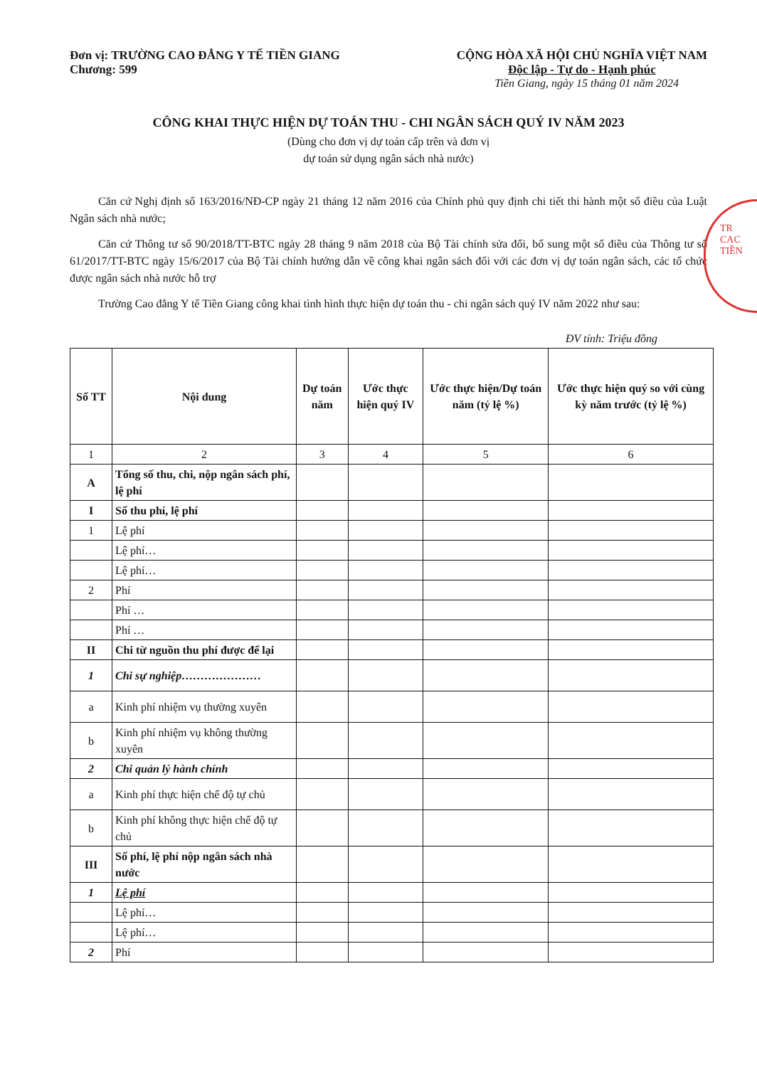Đơn vị: TRƯỜNG CAO ĐẲNG Y TẾ TIỀN GIANG
Chương: 599
CỘNG HÒA XÃ HỘI CHỦ NGHĨA VIỆT NAM
Độc lập - Tự do - Hạnh phúc
Tiền Giang, ngày 15 tháng 01 năm 2024
CÔNG KHAI THỰC HIỆN DỰ TOÁN THU - CHI NGÂN SÁCH QUÝ IV NĂM 2023
(Dùng cho đơn vị dự toán cấp trên và đơn vị
dự toán sử dụng ngân sách nhà nước)
Căn cứ Nghị định số 163/2016/NĐ-CP ngày 21 tháng 12 năm 2016 của Chính phủ quy định chi tiết thi hành một số điều của Luật Ngân sách nhà nước;
Căn cứ Thông tư số 90/2018/TT-BTC ngày 28 tháng 9 năm 2018 của Bộ Tài chính sửa đổi, bổ sung một số điều của Thông tư số 61/2017/TT-BTC ngày 15/6/2017 của Bộ Tài chính hướng dẫn về công khai ngân sách đối với các đơn vị dự toán ngân sách, các tổ chức được ngân sách nhà nước hỗ trợ
Trường Cao đẳng Y tế Tiền Giang công khai tình hình thực hiện dự toán thu - chi ngân sách quý IV năm 2022 như sau:
ĐV tính: Triệu đồng
| Số TT | Nội dung | Dự toán năm | Ước thực hiện quý IV | Ước thực hiện/Dự toán năm (tỷ lệ %) | Ước thực hiện quý so với cùng kỳ năm trước (tỷ lệ %) |
| --- | --- | --- | --- | --- | --- |
| 1 | 2 | 3 | 4 | 5 | 6 |
| A | Tổng số thu, chi, nộp ngân sách phí, lệ phí | | | | |
| I | Số thu phí, lệ phí | | | | |
| 1 | Lệ phí | | | | |
| | Lệ phí… | | | | |
| | Lệ phí… | | | | |
| 2 | Phí | | | | |
| | Phí … | | | | |
| | Phí … | | | | |
| II | Chi từ nguồn thu phí được để lại | | | | |
| 1 | Chi sự nghiệp………………… | | | | |
| a | Kinh phí nhiệm vụ thường xuyên | | | | |
| b | Kinh phí nhiệm vụ không thường xuyên | | | | |
| 2 | Chi quản lý hành chính | | | | |
| a | Kinh phí thực hiện chế độ tự chủ | | | | |
| b | Kinh phí không thực hiện chế độ tự chủ | | | | |
| III | Số phí, lệ phí nộp ngân sách nhà nước | | | | |
| 1 | Lệ phí | | | | |
| | Lệ phí… | | | | |
| | Lệ phí… | | | | |
| 2 | Phí | | | | |
TR
CAC
TIỀN